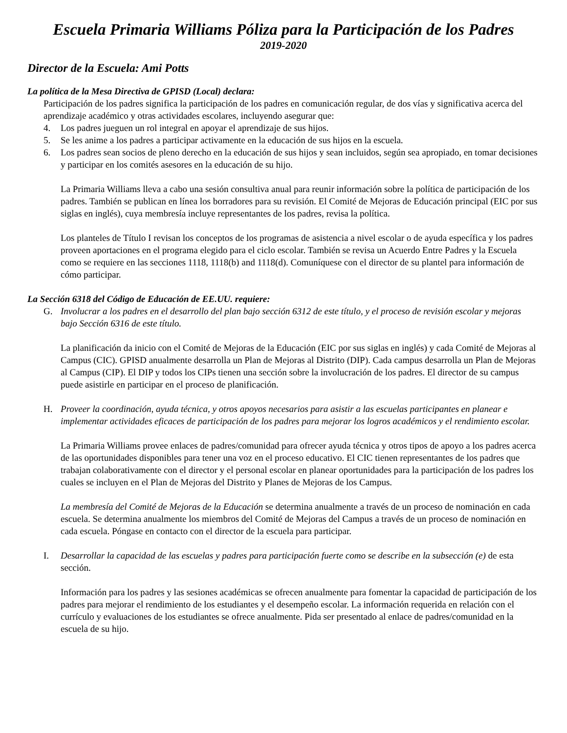Escuela Primaria Williams Póliza para la Participación de los Padres
2019-2020
Director de la Escuela: Ami Potts
La política de la Mesa Directiva de GPISD (Local) declara:
Participación de los padres significa la participación de los padres en comunicación regular, de dos vías y significativa acerca del aprendizaje académico y otras actividades escolares, incluyendo asegurar que:
4. Los padres jueguen un rol integral en apoyar el aprendizaje de sus hijos.
5. Se les anime a los padres a participar activamente en la educación de sus hijos en la escuela.
6. Los padres sean socios de pleno derecho en la educación de sus hijos y sean incluidos, según sea apropiado, en tomar decisiones y participar en los comités asesores en la educación de su hijo.
La Primaria Williams lleva a cabo una sesión consultiva anual para reunir información sobre la política de participación de los padres. También se publican en línea los borradores para su revisión. El Comité de Mejoras de Educación principal (EIC por sus siglas en inglés), cuya membresía incluye representantes de los padres, revisa la política.
Los planteles de Título I revisan los conceptos de los programas de asistencia a nivel escolar o de ayuda específica y los padres proveen aportaciones en el programa elegido para el ciclo escolar. También se revisa un Acuerdo Entre Padres y la Escuela como se requiere en las secciones 1118, 1118(b) and 1118(d). Comuníquese con el director de su plantel para información de cómo participar.
La Sección 6318 del Código de Educación de EE.UU. requiere:
G. Involucrar a los padres en el desarrollo del plan bajo sección 6312 de este título, y el proceso de revisión escolar y mejoras bajo Sección 6316 de este título.
La planificación da inicio con el Comité de Mejoras de la Educación (EIC por sus siglas en inglés) y cada Comité de Mejoras al Campus (CIC). GPISD anualmente desarrolla un Plan de Mejoras al Distrito (DIP). Cada campus desarrolla un Plan de Mejoras al Campus (CIP). El DIP y todos los CIPs tienen una sección sobre la involucración de los padres. El director de su campus puede asistirle en participar en el proceso de planificación.
H. Proveer la coordinación, ayuda técnica, y otros apoyos necesarios para asistir a las escuelas participantes en planear e implementar actividades eficaces de participación de los padres para mejorar los logros académicos y el rendimiento escolar.
La Primaria Williams provee enlaces de padres/comunidad para ofrecer ayuda técnica y otros tipos de apoyo a los padres acerca de las oportunidades disponibles para tener una voz en el proceso educativo. El CIC tienen representantes de los padres que trabajan colaborativamente con el director y el personal escolar en planear oportunidades para la participación de los padres los cuales se incluyen en el Plan de Mejoras del Distrito y Planes de Mejoras de los Campus.
La membresía del Comité de Mejoras de la Educación se determina anualmente a través de un proceso de nominación en cada escuela. Se determina anualmente los miembros del Comité de Mejoras del Campus a través de un proceso de nominación en cada escuela. Póngase en contacto con el director de la escuela para participar.
I. Desarrollar la capacidad de las escuelas y padres para participación fuerte como se describe en la subsección (e) de esta sección.
Información para los padres y las sesiones académicas se ofrecen anualmente para fomentar la capacidad de participación de los padres para mejorar el rendimiento de los estudiantes y el desempeño escolar. La información requerida en relación con el currículo y evaluaciones de los estudiantes se ofrece anualmente. Pida ser presentado al enlace de padres/comunidad en la escuela de su hijo.